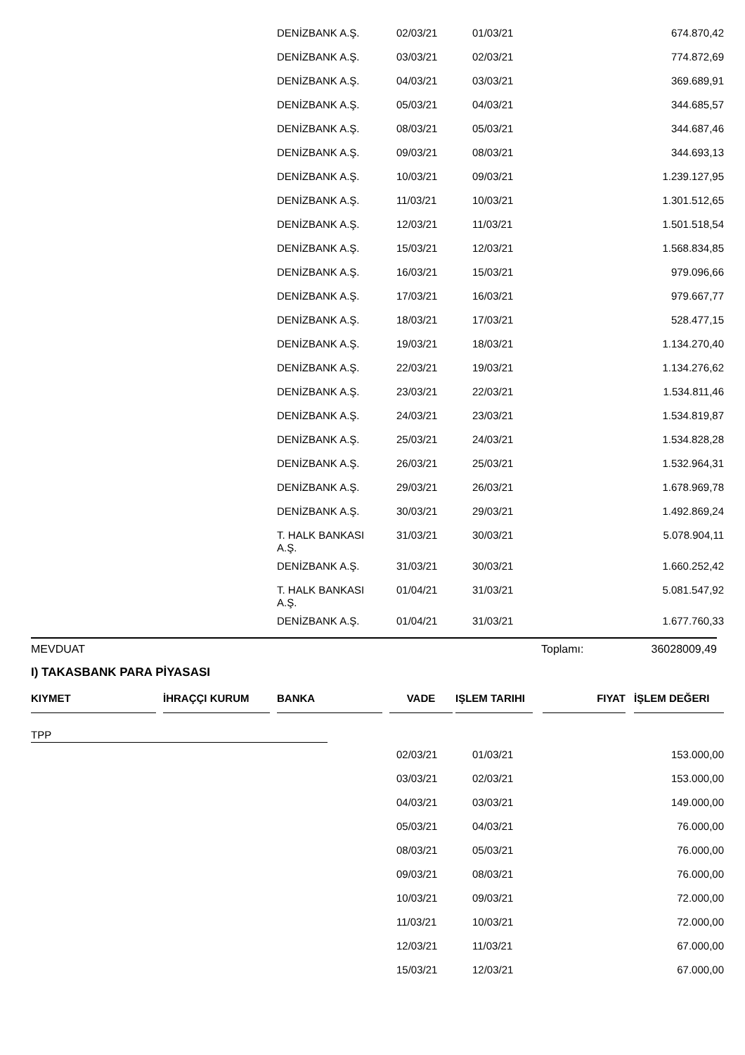| | DENİZBANK A.Ş. | 02/03/21 | 01/03/21 | 674.870,42 |
| | DENİZBANK A.Ş. | 03/03/21 | 02/03/21 | 774.872,69 |
| | DENİZBANK A.Ş. | 04/03/21 | 03/03/21 | 369.689,91 |
| | DENİZBANK A.Ş. | 05/03/21 | 04/03/21 | 344.685,57 |
| | DENİZBANK A.Ş. | 08/03/21 | 05/03/21 | 344.687,46 |
| | DENİZBANK A.Ş. | 09/03/21 | 08/03/21 | 344.693,13 |
| | DENİZBANK A.Ş. | 10/03/21 | 09/03/21 | 1.239.127,95 |
| | DENİZBANK A.Ş. | 11/03/21 | 10/03/21 | 1.301.512,65 |
| | DENİZBANK A.Ş. | 12/03/21 | 11/03/21 | 1.501.518,54 |
| | DENİZBANK A.Ş. | 15/03/21 | 12/03/21 | 1.568.834,85 |
| | DENİZBANK A.Ş. | 16/03/21 | 15/03/21 | 979.096,66 |
| | DENİZBANK A.Ş. | 17/03/21 | 16/03/21 | 979.667,77 |
| | DENİZBANK A.Ş. | 18/03/21 | 17/03/21 | 528.477,15 |
| | DENİZBANK A.Ş. | 19/03/21 | 18/03/21 | 1.134.270,40 |
| | DENİZBANK A.Ş. | 22/03/21 | 19/03/21 | 1.134.276,62 |
| | DENİZBANK A.Ş. | 23/03/21 | 22/03/21 | 1.534.811,46 |
| | DENİZBANK A.Ş. | 24/03/21 | 23/03/21 | 1.534.819,87 |
| | DENİZBANK A.Ş. | 25/03/21 | 24/03/21 | 1.534.828,28 |
| | DENİZBANK A.Ş. | 26/03/21 | 25/03/21 | 1.532.964,31 |
| | DENİZBANK A.Ş. | 29/03/21 | 26/03/21 | 1.678.969,78 |
| | DENİZBANK A.Ş. | 30/03/21 | 29/03/21 | 1.492.869,24 |
| | T. HALK BANKASI A.Ş. | 31/03/21 | 30/03/21 | 5.078.904,11 |
| | DENİZBANK A.Ş. | 31/03/21 | 30/03/21 | 1.660.252,42 |
| | T. HALK BANKASI A.Ş. | 01/04/21 | 31/03/21 | 5.081.547,92 |
| | DENİZBANK A.Ş. | 01/04/21 | 31/03/21 | 1.677.760,33 |
MEVDUAT Toplamı: 36028009,49
I) TAKASBANK PARA PİYASASI
| | KIYMET | İHRAÇÇI KURUM | BANKA | VADE | IŞLEM TARIHI | FIYAT | İŞLEM DEĞERI |
| --- | --- | --- | --- | --- | --- | --- | --- |
TPP
| | 02/03/21 | 01/03/21 | 153.000,00 |
| | 03/03/21 | 02/03/21 | 153.000,00 |
| | 04/03/21 | 03/03/21 | 149.000,00 |
| | 05/03/21 | 04/03/21 | 76.000,00 |
| | 08/03/21 | 05/03/21 | 76.000,00 |
| | 09/03/21 | 08/03/21 | 76.000,00 |
| | 10/03/21 | 09/03/21 | 72.000,00 |
| | 11/03/21 | 10/03/21 | 72.000,00 |
| | 12/03/21 | 11/03/21 | 67.000,00 |
| | 15/03/21 | 12/03/21 | 67.000,00 |